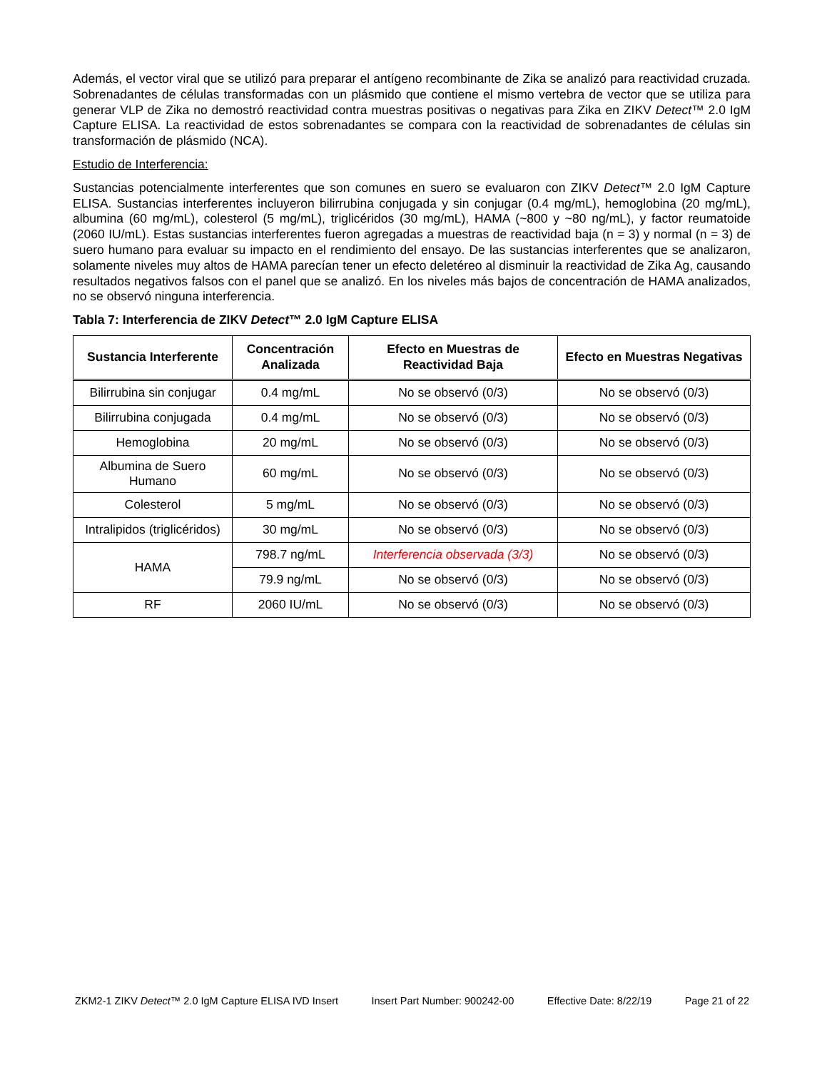Además, el vector viral que se utilizó para preparar el antígeno recombinante de Zika se analizó para reactividad cruzada. Sobrenadantes de células transformadas con un plásmido que contiene el mismo vertebra de vector que se utiliza para generar VLP de Zika no demostró reactividad contra muestras positivas o negativas para Zika en ZIKV Detect™ 2.0 IgM Capture ELISA. La reactividad de estos sobrenadantes se compara con la reactividad de sobrenadantes de células sin transformación de plásmido (NCA).
Estudio de Interferencia:
Sustancias potencialmente interferentes que son comunes en suero se evaluaron con ZIKV Detect™ 2.0 IgM Capture ELISA. Sustancias interferentes incluyeron bilirrubina conjugada y sin conjugar (0.4 mg/mL), hemoglobina (20 mg/mL), albumina (60 mg/mL), colesterol (5 mg/mL), triglicéridos (30 mg/mL), HAMA (~800 y ~80 ng/mL), y factor reumatoide (2060 IU/mL). Estas sustancias interferentes fueron agregadas a muestras de reactividad baja (n = 3) y normal (n = 3) de suero humano para evaluar su impacto en el rendimiento del ensayo. De las sustancias interferentes que se analizaron, solamente niveles muy altos de HAMA parecían tener un efecto deletéreo al disminuir la reactividad de Zika Ag, causando resultados negativos falsos con el panel que se analizó. En los niveles más bajos de concentración de HAMA analizados, no se observó ninguna interferencia.
Tabla 7: Interferencia de ZIKV Detect™ 2.0 IgM Capture ELISA
| Sustancia Interferente | Concentración Analizada | Efecto en Muestras de Reactividad Baja | Efecto en Muestras Negativas |
| --- | --- | --- | --- |
| Bilirrubina sin conjugar | 0.4 mg/mL | No se observó (0/3) | No se observó (0/3) |
| Bilirrubina conjugada | 0.4 mg/mL | No se observó (0/3) | No se observó (0/3) |
| Hemoglobina | 20 mg/mL | No se observó (0/3) | No se observó (0/3) |
| Albumina de Suero Humano | 60 mg/mL | No se observó (0/3) | No se observó (0/3) |
| Colesterol | 5 mg/mL | No se observó (0/3) | No se observó (0/3) |
| Intralipidos (triglicéridos) | 30 mg/mL | No se observó (0/3) | No se observó (0/3) |
| HAMA | 798.7 ng/mL | Interferencia observada (3/3) | No se observó (0/3) |
| | 79.9 ng/mL | No se observó (0/3) | No se observó (0/3) |
| RF | 2060 IU/mL | No se observó (0/3) | No se observó (0/3) |
ZKM2-1 ZIKV Detect™ 2.0 IgM Capture ELISA IVD Insert Insert Part Number: 900242-00 Effective Date: 8/22/19 Page 21 of 22